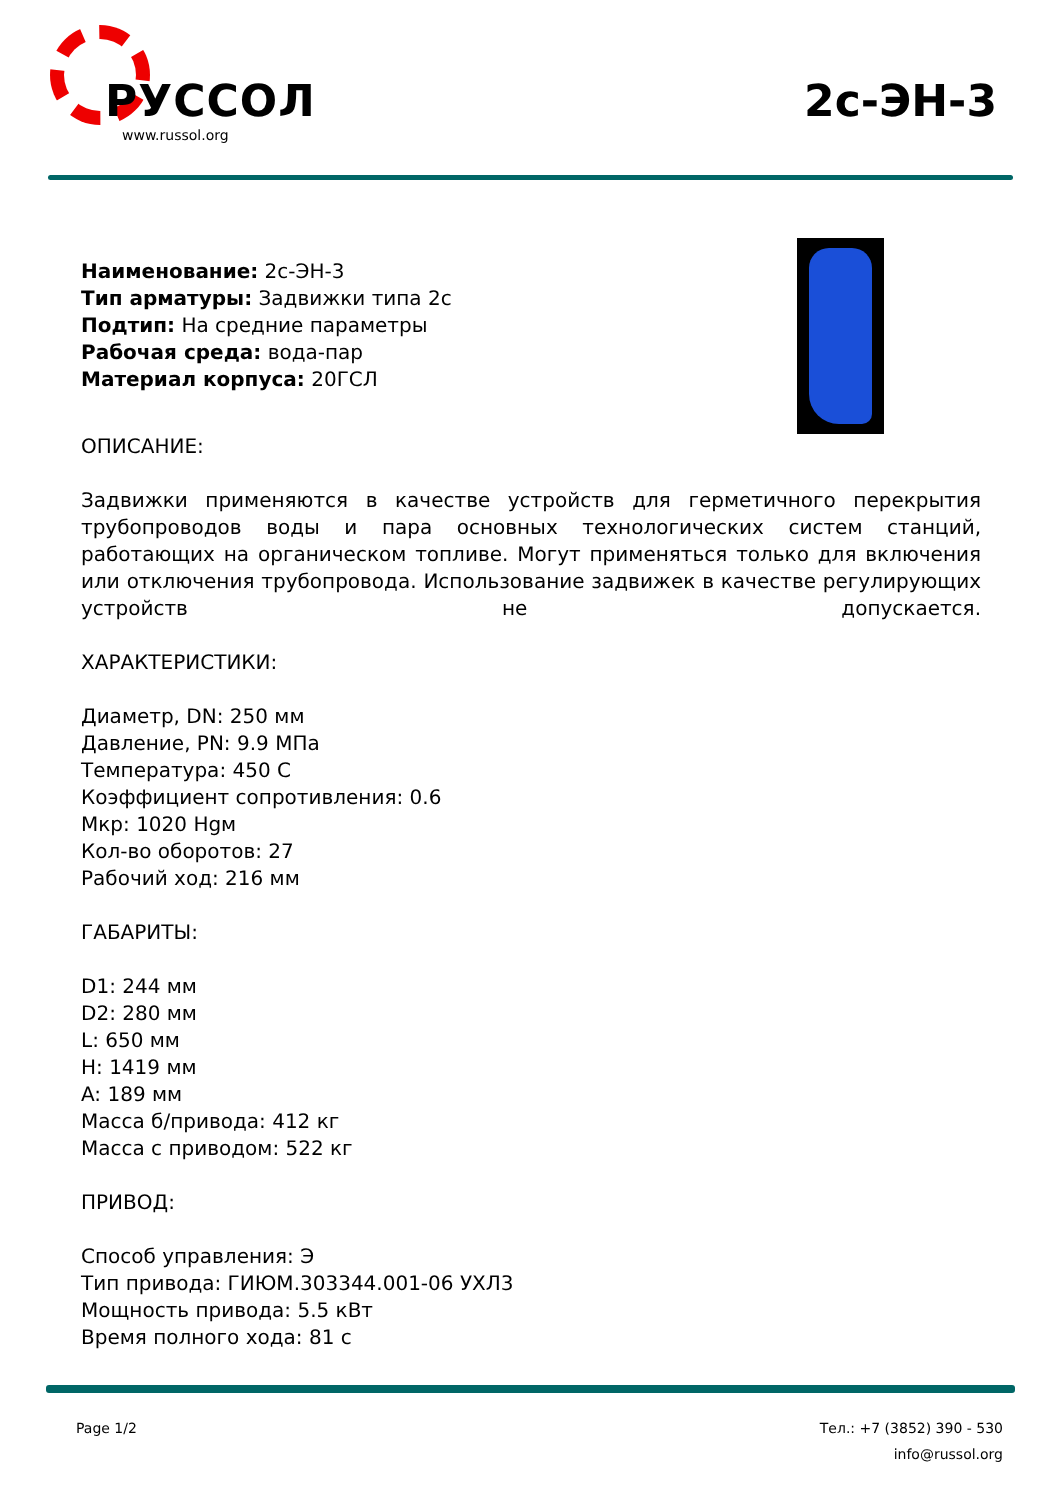РУССОЛ
www.russol.org
2с-ЭН-3
Наименование: 2с-ЭН-3
Тип арматуры: Задвижки типа 2с
Подтип: На средние параметры
Рабочая среда: вода-пар
Материал корпуса: 20ГСЛ
ОПИСАНИЕ:
Задвижки применяются в качестве устройств для герметичного перекрытия трубопроводов воды и пара основных технологических систем станций, работающих на органическом топливе. Могут применяться только для включения или отключения трубопровода. Использование задвижек в качестве регулирующих устройств не допускается.
ХАРАКТЕРИСТИКИ:
Диаметр, DN: 250 мм
Давление, PN: 9.9 МПа
Температура: 450 С
Коэффициент сопротивления: 0.6
Мкр: 1020 Hgм
Кол-во оборотов: 27
Рабочий ход: 216 мм
ГАБАРИТЫ:
D1: 244 мм
D2: 280 мм
L: 650 мм
H: 1419 мм
A: 189 мм
Масса б/привода: 412 кг
Масса с приводом: 522 кг
ПРИВОД:
Способ управления: Э
Тип привода: ГИЮМ.303344.001-06 УХЛ3
Мощность привода: 5.5 кВт
Время полного хода: 81 с
Page 1/2 Тел.: +7 (3852) 390 - 530
info@russol.org